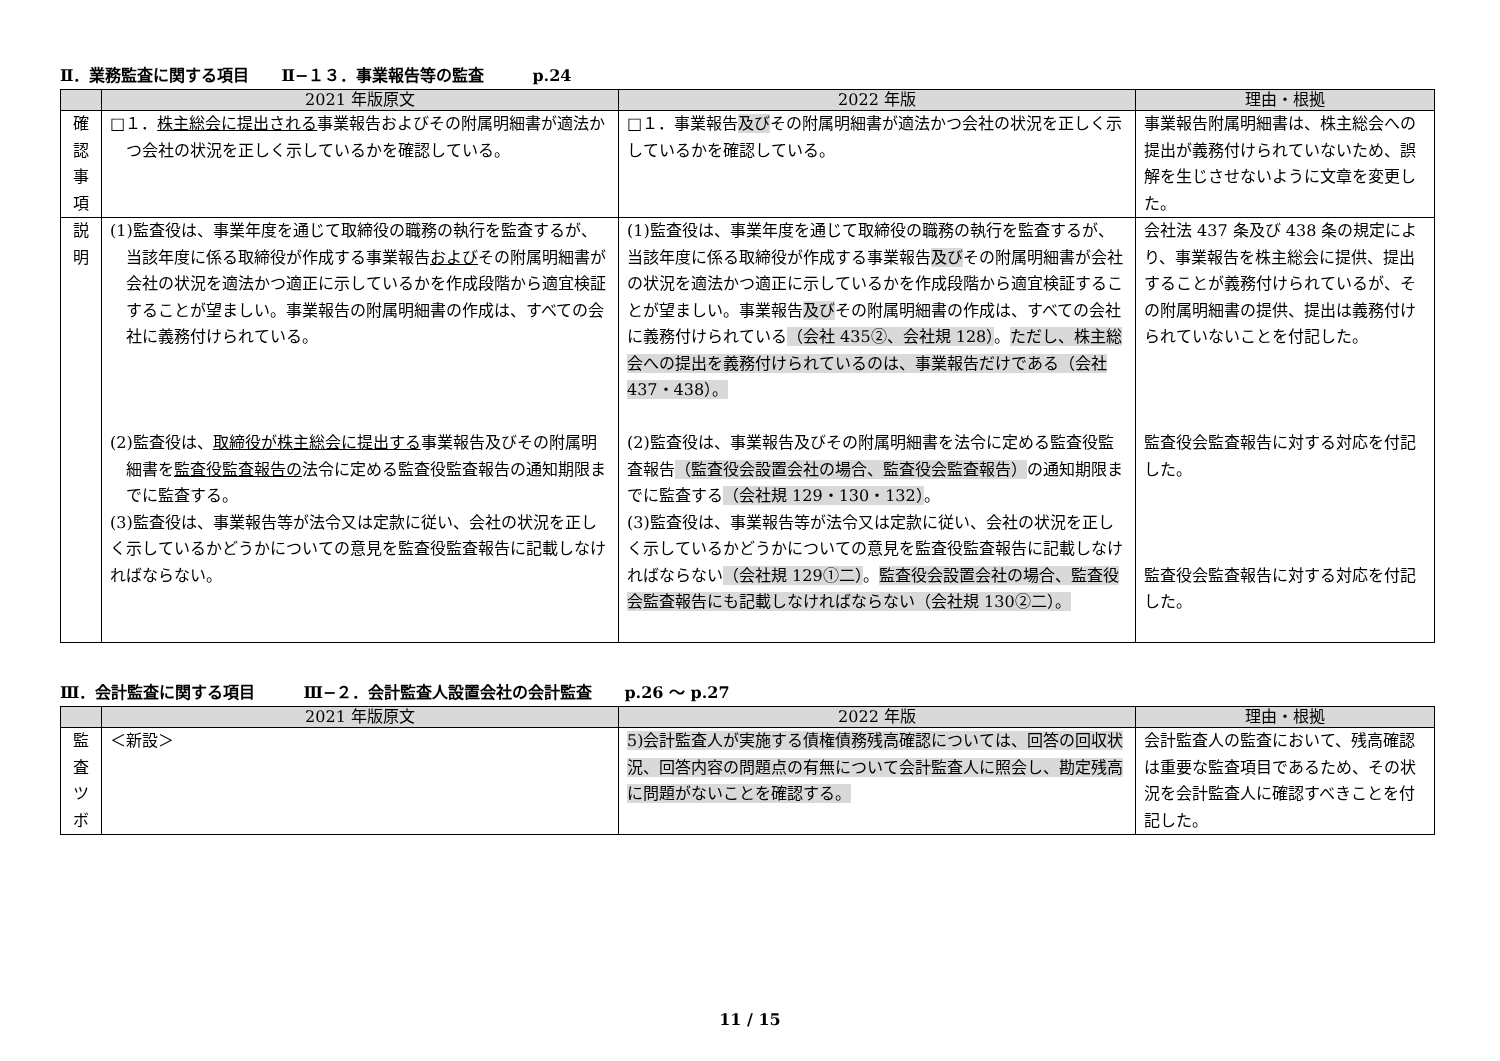Ⅱ．業務監査に関する項目　　Ⅱ−１３．事業報告等の監査　　　p.24
| | 2021 年版原文 | 2022 年版 | 理由・根拠 |
| --- | --- | --- | --- |
| 確 認 事 項 | □１． 株主総会に提出される 事業報告およびその附属明細書が適法かつ会社の状況を正しく示しているかを確認している。 | □１．事業報告 及び その附属明細書が適法かつ会社の状況を正しく示しているかを確認している。 | 事業報告附属明細書は、株主総会への提出が義務付けられていないため、誤解を生じさせないように文章を変更した。 |
| 説 明 | (1)監査役は、事業年度を通じて取締役の職務の執行を監査するが、当該年度に係る取締役が作成する事業報告 および その附属明細書が会社の状況を適法かつ適正に示しているかを作成段階から適宜検証することが望ましい。事業報告の附属明細書の作成は、すべての会社に義務付けられている。 (2)監査役は、 取締役が株主総会に提出する 事業報告及びその附属明細書を 監査役監査報告の 法令に定める監査役監査報告の通知期限までに監査する。 (3)監査役は、事業報告等が法令又は定款に従い、会社の状況を正しく示しているかどうかについての意見を監査役監査報告に記載しなければならない。 | (1)監査役は、事業年度を通じて取締役の職務の執行を監査するが、当該年度に係る取締役が作成する事業報告 及び その附属明細書が会社の状況を適法かつ適正に示しているかを作成段階から適宜検証することが望ましい。事業報告 及び その附属明細書の作成は、すべての会社に義務付けられている （会社 435②、会社規 128） 。 ただし、株主総会への提出を義務付けられているのは、事業報告だけである（会社 437・438）。 (2)監査役は、事業報告及びその附属明細書を法令に定める監査役監査報告 （監査役会設置会社の場合、監査役会監査報告） の通知期限までに監査する （会社規 129・130・132） 。 (3)監査役は、事業報告等が法令又は定款に従い、会社の状況を正しく示しているかどうかについての意見を監査役監査報告に記載しなければならない （会社規 129①二） 。 監査役会設置会社の場合、監査役会監査報告にも記載しなければならない（会社規 130②二）。 | 会社法 437 条及び 438 条の規定により、事業報告を株主総会に提供、提出することが義務付けられているが、その附属明細書の提供、提出は義務付けられていないことを付記した。 監査役会監査報告に対する対応を付記した。 監査役会監査報告に対する対応を付記した。 |
Ⅲ．会計監査に関する項目　　　Ⅲ−２．会計監査人設置会社の会計監査　　p.26 ～ p.27
| | 2021 年版原文 | 2022 年版 | 理由・根拠 |
| --- | --- | --- | --- |
| 監 査 ツ ボ | ＜新設＞ | 5)会計監査人が実施する債権債務残高確認については、回答の回収状況、回答内容の問題点の有無について会計監査人に照会し、勘定残高に問題がないことを確認する。 | 会計監査人の監査において、残高確認は重要な監査項目であるため、その状況を会計監査人に確認すべきことを付記した。 |
11 / 15